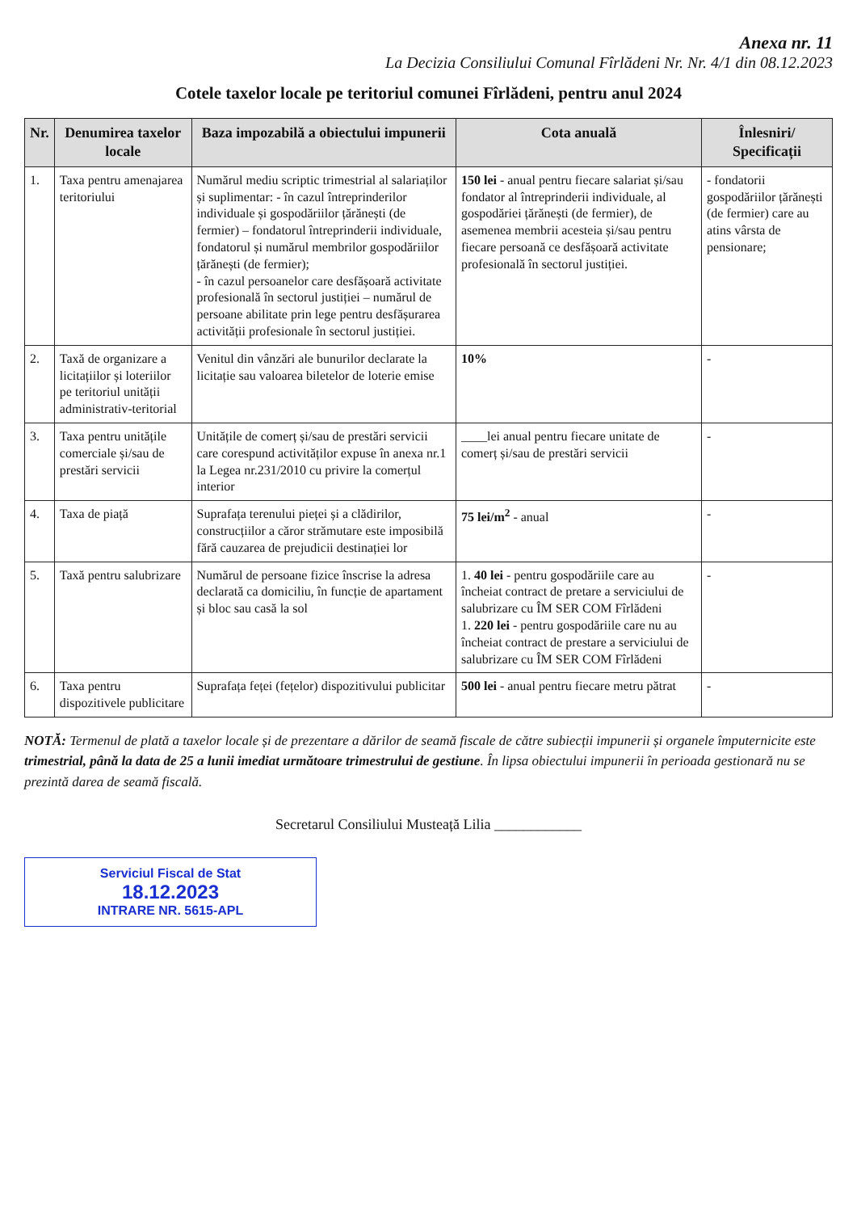Anexa nr. 11
La Decizia Consiliului Comunal Fîrlădeni Nr. Nr. 4/1 din 08.12.2023
Cotele taxelor locale pe teritoriul comunei Fîrlădeni, pentru anul 2024
| Nr. | Denumirea taxelor locale | Baza impozabilă a obiectului impunerii | Cota anuală | Înlesniri/ Specificații |
| --- | --- | --- | --- | --- |
| 1. | Taxa pentru amenajarea teritoriului | Numărul mediu scriptic trimestrial al salariaților și suplimentar: - în cazul întreprinderilor individuale și gospodăriilor țărănești (de fermier) – fondatorul întreprinderii individuale, fondatorul și numărul membrilor gospodăriilor țărănești (de fermier); - în cazul persoanelor care desfășoară activitate profesională în sectorul justiției – numărul de persoane abilitate prin lege pentru desfășurarea activității profesionale în sectorul justiției. | 150 lei - anual pentru fiecare salariat și/sau fondator al întreprinderii individuale, al gospodăriei țărănești (de fermier), de asemenea membrii acesteia și/sau pentru fiecare persoană ce desfășoară activitate profesională în sectorul justiției. | - fondatorii gospodăriilor țărănești (de fermier) care au atins vârsta de pensionare; |
| 2. | Taxă de organizare a licitațiilor și loteriilor pe teritoriul unității administrativ-teritorial | Venitul din vânzări ale bunurilor declarate la licitație sau valoarea biletelor de loterie emise | 10% | - |
| 3. | Taxa pentru unitățile comerciale și/sau de prestări servicii | Unitățile de comerț și/sau de prestări servicii care corespund activităților expuse în anexa nr.1 la Legea nr.231/2010 cu privire la comerțul interior | ____lei anual pentru fiecare unitate de comerț și/sau de prestări servicii | - |
| 4. | Taxa de piață | Suprafața terenului pieței și a clădirilor, construcțiilor a căror strămutare este imposibilă fără cauzarea de prejudicii destinației lor | 75 lei/m<sup>2</sup> - anual | - |
| 5. | Taxă pentru salubrizare | Numărul de persoane fizice înscrise la adresa declarată ca domiciliu, în funcție de apartament și bloc sau casă la sol | 1. 40 lei - pentru gospodăriile care au încheiat contract de pretare a serviciului de salubrizare cu ÎM SER COM Fîrlădeni 1. 220 lei - pentru gospodăriile care nu au încheiat contract de prestare a serviciului de salubrizare cu ÎM SER COM Fîrlădeni | - |
| 6. | Taxa pentru dispozitivele publicitare | Suprafața feței (fețelor) dispozitivului publicitar | 500 lei - anual pentru fiecare metru pătrat | - |
NOTĂ: Termenul de plată a taxelor locale și de prezentare a dărilor de seamă fiscale de către subiecții impunerii și organele împuternicite este trimestrial, până la data de 25 a lunii imediat următoare trimestrului de gestiune. În lipsa obiectului impunerii în perioada gestionară nu se prezintă darea de seamă fiscală.
Secretarul Consiliului Musteață Lilia ____________
Serviciul Fiscal de Stat
18.12.2023
INTRARE NR. 5615-APL